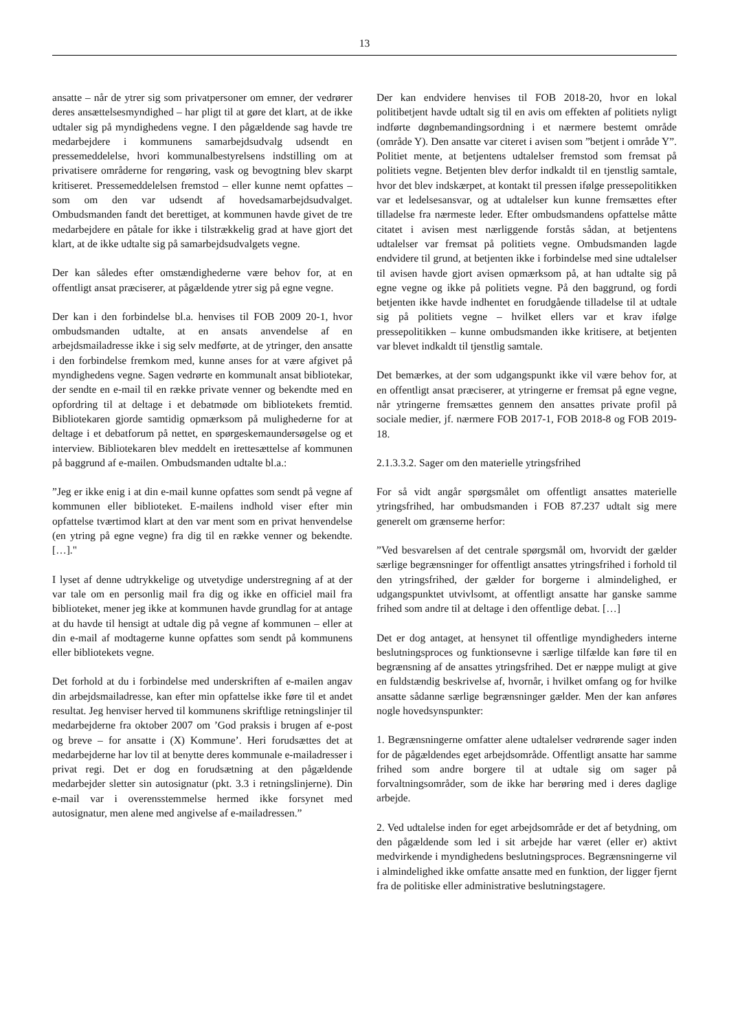13
ansatte – når de ytrer sig som privatpersoner om emner, der vedrører deres ansættelsesmyndighed – har pligt til at gøre det klart, at de ikke udtaler sig på myndighedens vegne. I den pågældende sag havde tre medarbejdere i kommunens samarbejdsudvalg udsendt en pressemeddelelse, hvori kommunalbestyrelsens indstilling om at privatisere områderne for rengøring, vask og bevogtning blev skarpt kritiseret. Pressemeddelelsen fremstod – eller kunne nemt opfattes – som om den var udsendt af hovedsamarbejdsudvalget. Ombudsmanden fandt det berettiget, at kommunen havde givet de tre medarbejdere en påtale for ikke i tilstrækkelig grad at have gjort det klart, at de ikke udtalte sig på samarbejdsudvalgets vegne.
Der kan således efter omstændighederne være behov for, at en offentligt ansat præciserer, at pågældende ytrer sig på egne vegne.
Der kan i den forbindelse bl.a. henvises til FOB 2009 20-1, hvor ombudsmanden udtalte, at en ansats anvendelse af en arbejdsmailadresse ikke i sig selv medførte, at de ytringer, den ansatte i den forbindelse fremkom med, kunne anses for at være afgivet på myndighedens vegne. Sagen vedrørte en kommunalt ansat bibliotekar, der sendte en e-mail til en række private venner og bekendte med en opfordring til at deltage i et debatmøde om bibliotekets fremtid. Bibliotekaren gjorde samtidig opmærksom på mulighederne for at deltage i et debatforum på nettet, en spørgeskemaundersøgelse og et interview. Bibliotekaren blev meddelt en irettesættelse af kommunen på baggrund af e-mailen. Ombudsmanden udtalte bl.a.:
”Jeg er ikke enig i at din e-mail kunne opfattes som sendt på vegne af kommunen eller biblioteket. E-mailens indhold viser efter min opfattelse tværtimod klart at den var ment som en privat henvendelse (en ytring på egne vegne) fra dig til en række venner og bekendte. […]."
I lyset af denne udtrykkelige og utvetydige understregning af at der var tale om en personlig mail fra dig og ikke en officiel mail fra biblioteket, mener jeg ikke at kommunen havde grundlag for at antage at du havde til hensigt at udtale dig på vegne af kommunen – eller at din e-mail af modtagerne kunne opfattes som sendt på kommunens eller bibliotekets vegne.
Det forhold at du i forbindelse med underskriften af e-mailen angav din arbejdsmailadresse, kan efter min opfattelse ikke føre til et andet resultat. Jeg henviser herved til kommunens skriftlige retningslinjer til medarbejderne fra oktober 2007 om ’God praksis i brugen af e-post og breve – for ansatte i (X) Kommune’. Heri forudsættes det at medarbejderne har lov til at benytte deres kommunale e-mailadresser i privat regi. Det er dog en forudsætning at den pågældende medarbejder sletter sin autosignatur (pkt. 3.3 i retningslinjerne). Din e-mail var i overensstemmelse hermed ikke forsynet med autosignatur, men alene med angivelse af e-mailadressen.”
Der kan endvidere henvises til FOB 2018-20, hvor en lokal politibetjent havde udtalt sig til en avis om effekten af politiets nyligt indførte døgnbemandingsordning i et nærmere bestemt område (område Y). Den ansatte var citeret i avisen som ”betjent i område Y”. Politiet mente, at betjentens udtalelser fremstod som fremsat på politiets vegne. Betjenten blev derfor indkaldt til en tjenstlig samtale, hvor det blev indskærpet, at kontakt til pressen ifølge pressepolitikken var et ledelsesansvar, og at udtalelser kun kunne fremsættes efter tilladelse fra nærmeste leder. Efter ombudsmandens opfattelse måtte citatet i avisen mest nærliggende forstås sådan, at betjentens udtalelser var fremsat på politiets vegne. Ombudsmanden lagde endvidere til grund, at betjenten ikke i forbindelse med sine udtalelser til avisen havde gjort avisen opmærksom på, at han udtalte sig på egne vegne og ikke på politiets vegne. På den baggrund, og fordi betjenten ikke havde indhentet en forudgående tilladelse til at udtale sig på politiets vegne – hvilket ellers var et krav ifølge pressepolitikken – kunne ombudsmanden ikke kritisere, at betjenten var blevet indkaldt til tjenstlig samtale.
Det bemærkes, at der som udgangspunkt ikke vil være behov for, at en offentligt ansat præciserer, at ytringerne er fremsat på egne vegne, når ytringerne fremsættes gennem den ansattes private profil på sociale medier, jf. nærmere FOB 2017-1, FOB 2018-8 og FOB 2019-18.
2.1.3.3.2. Sager om den materielle ytringsfrihed
For så vidt angår spørgsmålet om offentligt ansattes materielle ytringsfrihed, har ombudsmanden i FOB 87.237 udtalt sig mere generelt om grænserne herfor:
”Ved besvarelsen af det centrale spørgsmål om, hvorvidt der gælder særlige begrænsninger for offentligt ansattes ytringsfrihed i forhold til den ytringsfrihed, der gælder for borgerne i almindelighed, er udgangspunktet utvivlsomt, at offentligt ansatte har ganske samme frihed som andre til at deltage i den offentlige debat. […]
Det er dog antaget, at hensynet til offentlige myndigheders interne beslutningsproces og funktionsevne i særlige tilfælde kan føre til en begrænsning af de ansattes ytringsfrihed. Det er næppe muligt at give en fuldstændig beskrivelse af, hvornår, i hvilket omfang og for hvilke ansatte sådanne særlige begrænsninger gælder. Men der kan anføres nogle hovedsynspunkter:
1. Begrænsningerne omfatter alene udtalelser vedrørende sager inden for de pågældendes eget arbejdsområde. Offentligt ansatte har samme frihed som andre borgere til at udtale sig om sager på forvaltningsområder, som de ikke har berøring med i deres daglige arbejde.
2. Ved udtalelse inden for eget arbejdsområde er det af betydning, om den pågældende som led i sit arbejde har været (eller er) aktivt medvirkende i myndighedens beslutningsproces. Begrænsningerne vil i almindelighed ikke omfatte ansatte med en funktion, der ligger fjernt fra de politiske eller administrative beslutningstagere.